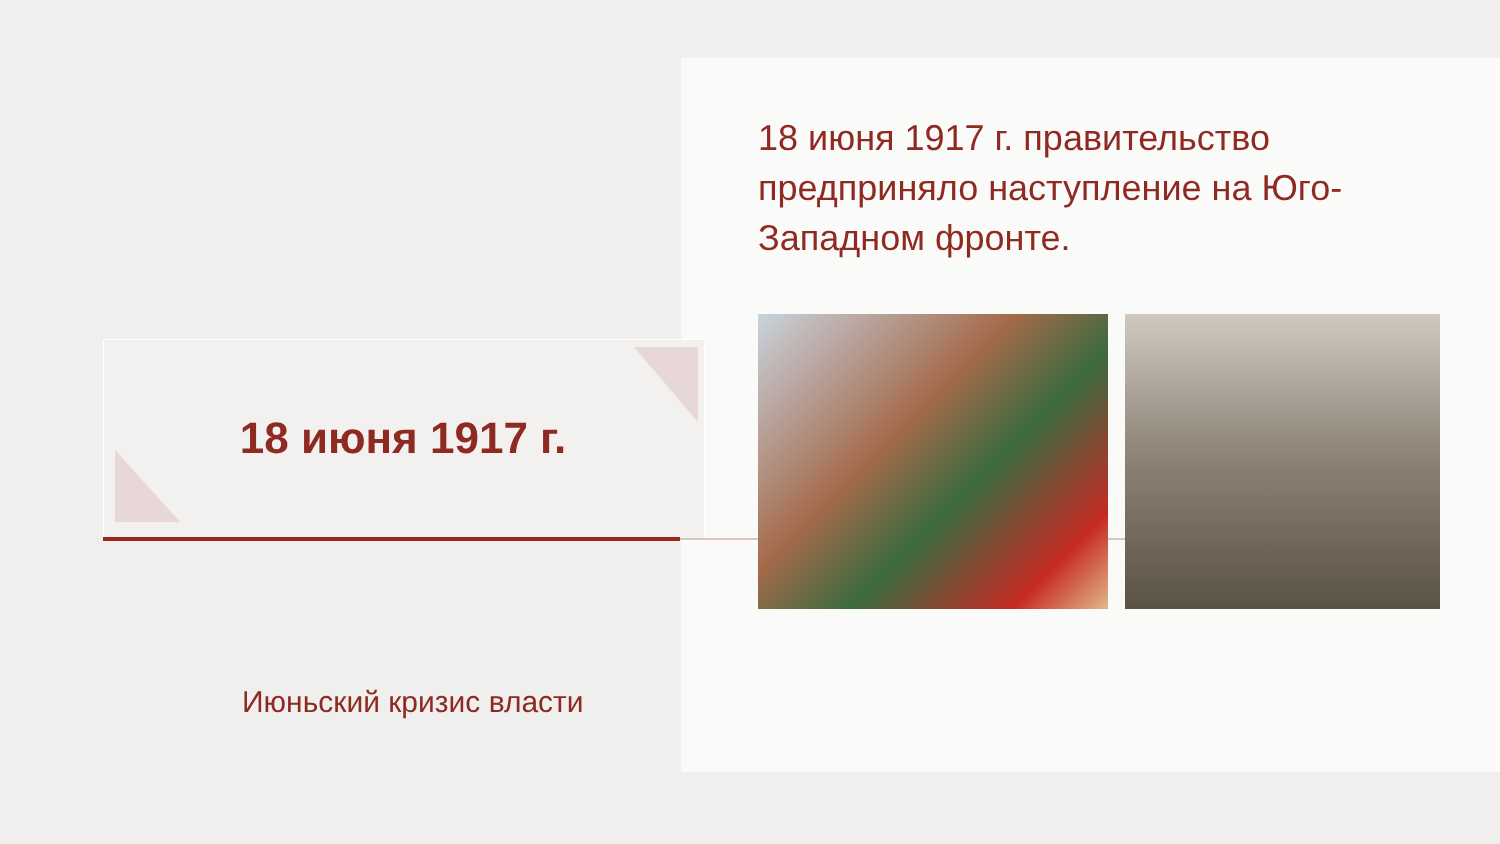18 июня 1917 г.
18 июня 1917 г. правительство предприняло наступление на Юго-Западном фронте.
Июньский кризис власти